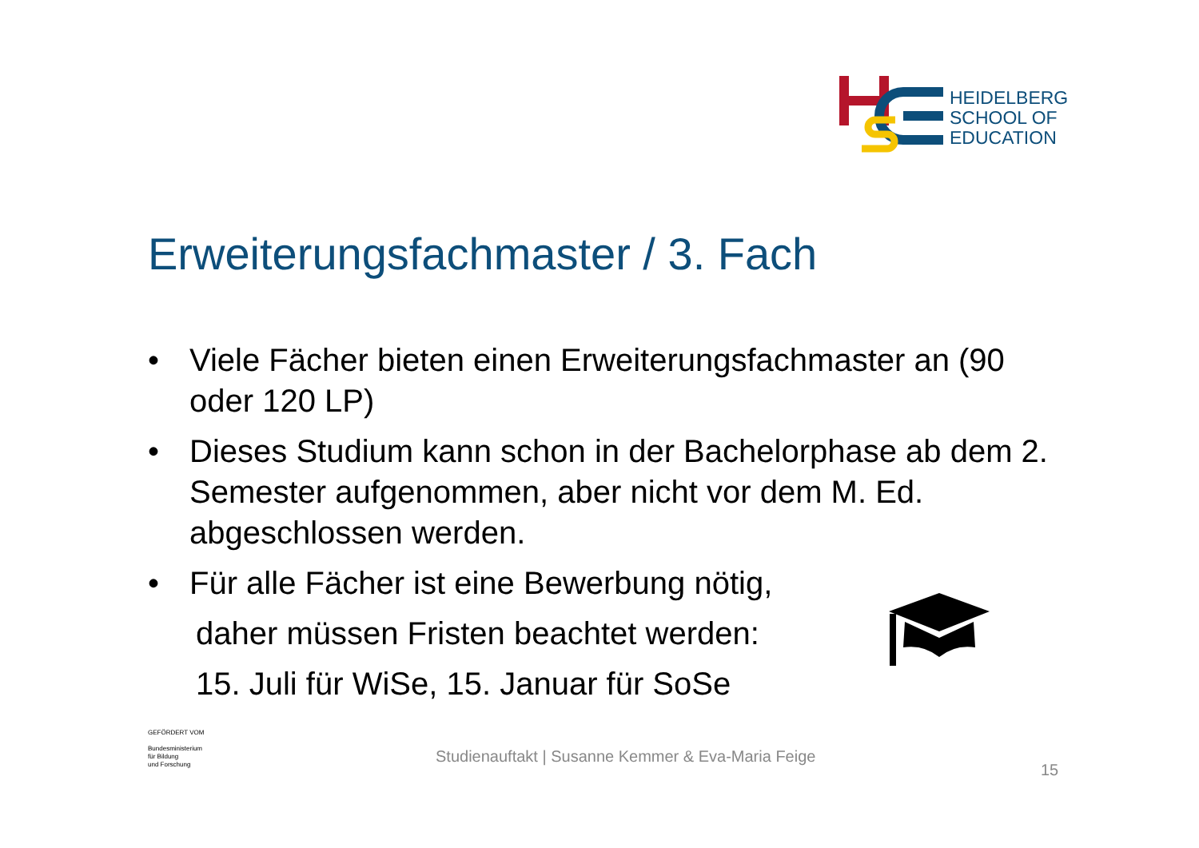HEIDELBERG
SCHOOL OF
EDUCATION
Erweiterungsfachmaster / 3. Fach
• Viele Fächer bieten einen Erweiterungsfachmaster an (90 oder 120 LP)
• Dieses Studium kann schon in der Bachelorphase ab dem 2. Semester aufgenommen, aber nicht vor dem M. Ed. abgeschlossen werden.
• Für alle Fächer ist eine Bewerbung nötig,
daher müssen Fristen beachtet werden:
15. Juli für WiSe, 15. Januar für SoSe
GEFÖRDERT VOM
Bundesministerium
für Bildung
und Forschung
Studienauftakt | Susanne Kemmer & Eva-Maria Feige
15